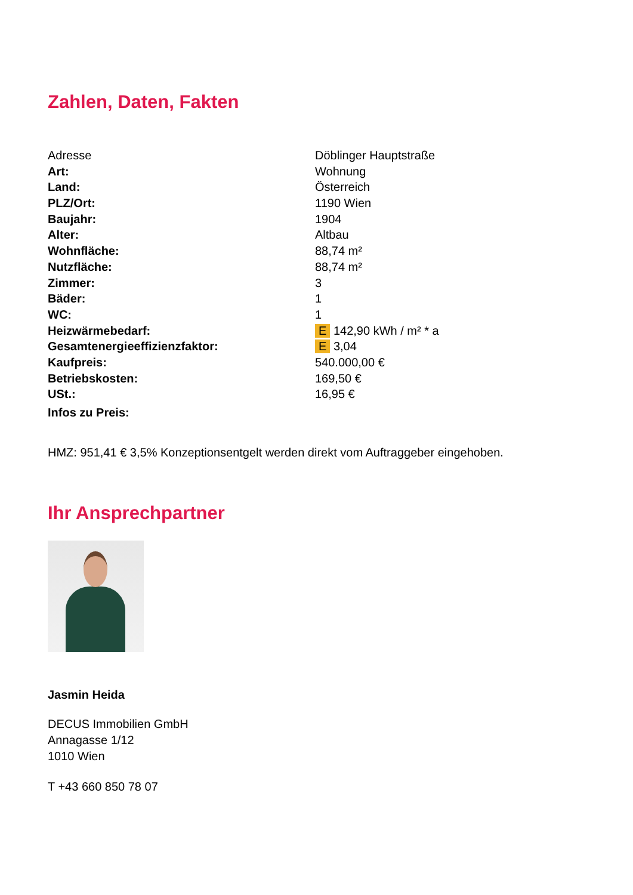Zahlen, Daten, Fakten
| Adresse | Döblinger Hauptstraße |
| Art: | Wohnung |
| Land: | Österreich |
| PLZ/Ort: | 1190 Wien |
| Baujahr: | 1904 |
| Alter: | Altbau |
| Wohnfläche: | 88,74 m² |
| Nutzfläche: | 88,74 m² |
| Zimmer: | 3 |
| Bäder: | 1 |
| WC: | 1 |
| Heizwärmebedarf: | E 142,90 kWh / m² * a |
| Gesamtenergieeffizienzfaktor: | E 3,04 |
| Kaufpreis: | 540.000,00 € |
| Betriebskosten: | 169,50 € |
| USt.: | 16,95 € |
| Infos zu Preis: | |
HMZ: 951,41 € 3,5% Konzeptionsentgelt werden direkt vom Auftraggeber eingehoben.
Ihr Ansprechpartner
Jasmin Heida
DECUS Immobilien GmbH
Annagasse 1/12
1010 Wien
T +43 660 850 78 07